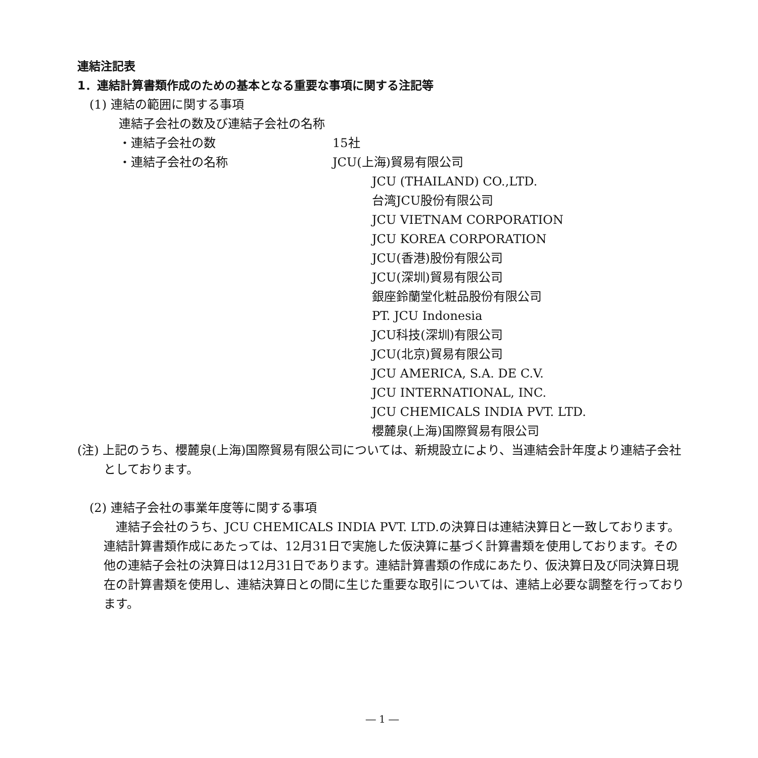連結注記表
1．連結計算書類作成のための基本となる重要な事項に関する注記等
(1) 連結の範囲に関する事項
連結子会社の数及び連結子会社の名称
・連結子会社の数 15社
・連結子会社の名称 JCU(上海)貿易有限公司
JCU (THAILAND) CO.,LTD.
台湾JCU股份有限公司
JCU VIETNAM CORPORATION
JCU KOREA CORPORATION
JCU(香港)股份有限公司
JCU(深圳)貿易有限公司
銀座鈴蘭堂化粧品股份有限公司
PT. JCU Indonesia
JCU科技(深圳)有限公司
JCU(北京)貿易有限公司
JCU AMERICA, S.A. DE C.V.
JCU INTERNATIONAL, INC.
JCU CHEMICALS INDIA PVT. LTD.
櫻麓泉(上海)国際貿易有限公司
(注) 上記のうち、櫻麓泉(上海)国際貿易有限公司については、新規設立により、当連結会計年度より連結子会社としております。
(2) 連結子会社の事業年度等に関する事項
　連結子会社のうち、JCU CHEMICALS INDIA PVT. LTD.の決算日は連結決算日と一致しております。連結計算書類作成にあたっては、12月31日で実施した仮決算に基づく計算書類を使用しております。その他の連結子会社の決算日は12月31日であります。連結計算書類の作成にあたり、仮決算日及び同決算日現在の計算書類を使用し、連結決算日との間に生じた重要な取引については、連結上必要な調整を行っております。
― 1 ―